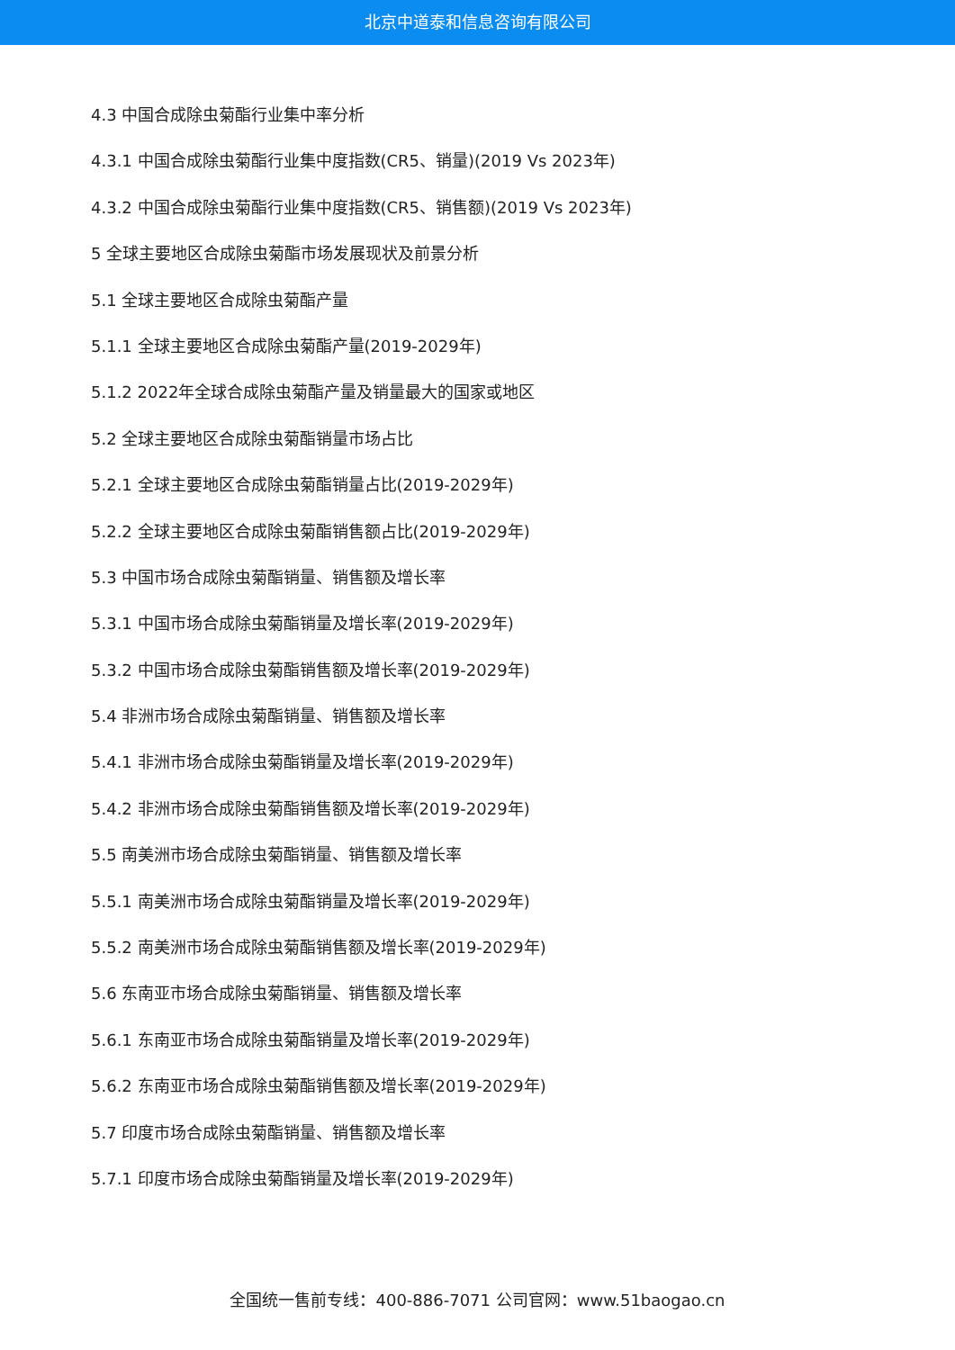北京中道泰和信息咨询有限公司
4.3 中国合成除虫菊酯行业集中率分析
4.3.1 中国合成除虫菊酯行业集中度指数(CR5、销量)(2019 Vs 2023年)
4.3.2 中国合成除虫菊酯行业集中度指数(CR5、销售额)(2019 Vs 2023年)
5 全球主要地区合成除虫菊酯市场发展现状及前景分析
5.1 全球主要地区合成除虫菊酯产量
5.1.1 全球主要地区合成除虫菊酯产量(2019-2029年)
5.1.2 2022年全球合成除虫菊酯产量及销量最大的国家或地区
5.2 全球主要地区合成除虫菊酯销量市场占比
5.2.1 全球主要地区合成除虫菊酯销量占比(2019-2029年)
5.2.2 全球主要地区合成除虫菊酯销售额占比(2019-2029年)
5.3 中国市场合成除虫菊酯销量、销售额及增长率
5.3.1 中国市场合成除虫菊酯销量及增长率(2019-2029年)
5.3.2 中国市场合成除虫菊酯销售额及增长率(2019-2029年)
5.4 非洲市场合成除虫菊酯销量、销售额及增长率
5.4.1 非洲市场合成除虫菊酯销量及增长率(2019-2029年)
5.4.2 非洲市场合成除虫菊酯销售额及增长率(2019-2029年)
5.5 南美洲市场合成除虫菊酯销量、销售额及增长率
5.5.1 南美洲市场合成除虫菊酯销量及增长率(2019-2029年)
5.5.2 南美洲市场合成除虫菊酯销售额及增长率(2019-2029年)
5.6 东南亚市场合成除虫菊酯销量、销售额及增长率
5.6.1 东南亚市场合成除虫菊酯销量及增长率(2019-2029年)
5.6.2 东南亚市场合成除虫菊酯销售额及增长率(2019-2029年)
5.7 印度市场合成除虫菊酯销量、销售额及增长率
5.7.1 印度市场合成除虫菊酯销量及增长率(2019-2029年)
全国统一售前专线：400-886-7071 公司官网：www.51baogao.cn